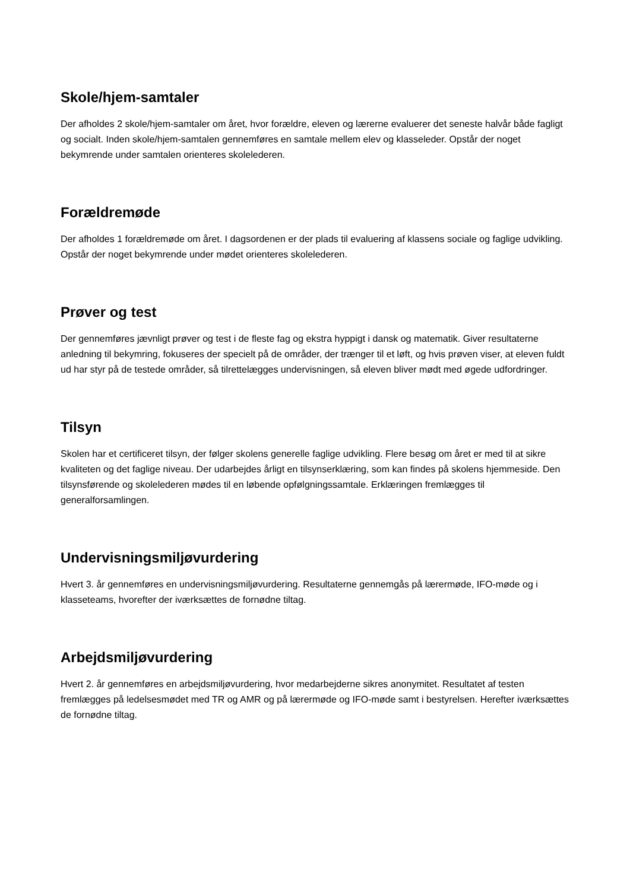Skole/hjem-samtaler
Der afholdes 2 skole/hjem-samtaler om året, hvor forældre, eleven og lærerne evaluerer det seneste halvår både fagligt og socialt. Inden skole/hjem-samtalen gennemføres en samtale mellem elev og klasseleder. Opstår der noget bekymrende under samtalen orienteres skolelederen.
Forældremøde
Der afholdes 1 forældremøde om året. I dagsordenen er der plads til evaluering af klassens sociale og faglige udvikling. Opstår der noget bekymrende under mødet orienteres skolelederen.
Prøver og test
Der gennemføres jævnligt prøver og test i de fleste fag og ekstra hyppigt i dansk og matematik. Giver resultaterne anledning til bekymring, fokuseres der specielt på de områder, der trænger til et løft, og hvis prøven viser, at eleven fuldt ud har styr på de testede områder, så tilrettelægges undervisningen, så eleven bliver mødt med øgede udfordringer.
Tilsyn
Skolen har et certificeret tilsyn, der følger skolens generelle faglige udvikling. Flere besøg om året er med til at sikre kvaliteten og det faglige niveau. Der udarbejdes årligt en tilsynserklæring, som kan findes på skolens hjemmeside. Den tilsynsførende og skolelederen mødes til en løbende opfølgningssamtale. Erklæringen fremlægges til generalforsamlingen.
Undervisningsmiljøvurdering
Hvert 3. år gennemføres en undervisningsmiljøvurdering. Resultaterne gennemgås på lærermøde, IFO-møde og i klasseteams, hvorefter der iværksættes de fornødne tiltag.
Arbejdsmiljøvurdering
Hvert 2. år gennemføres en arbejdsmiljøvurdering, hvor medarbejderne sikres anonymitet. Resultatet af testen fremlægges på ledelsesmødet med TR og AMR og på lærermøde og IFO-møde samt i bestyrelsen. Herefter iværksættes de fornødne tiltag.